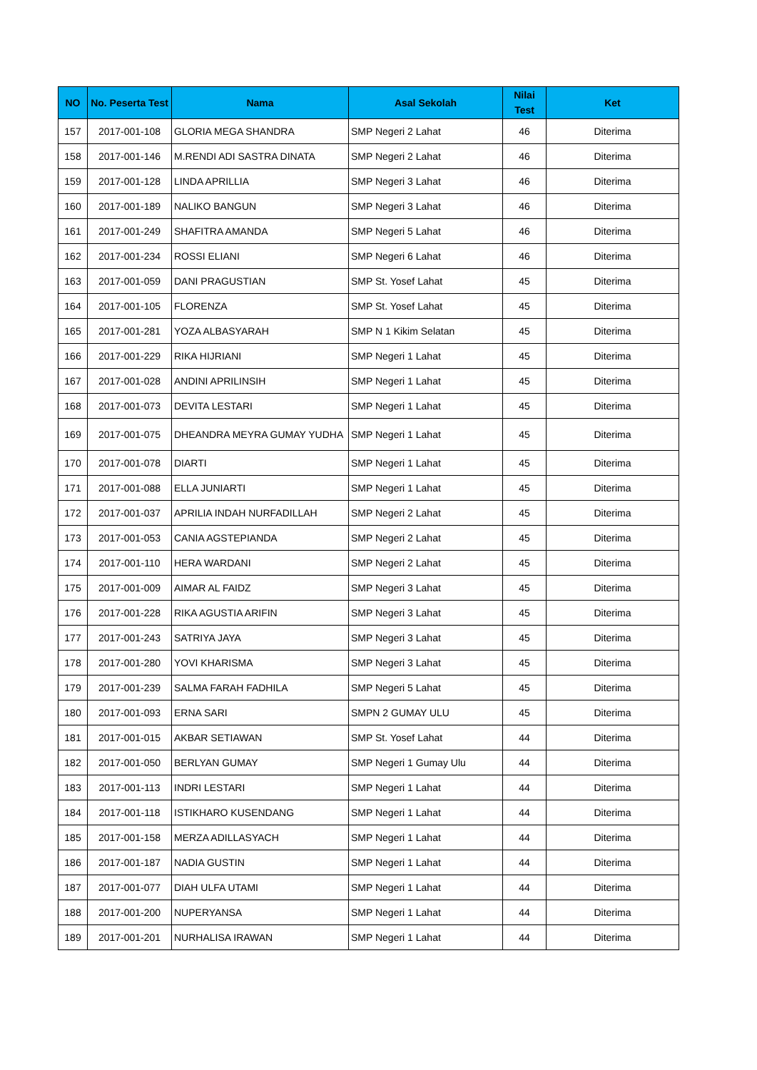| NO | No. Peserta Test | Nama | Asal Sekolah | Nilai Test | Ket |
| --- | --- | --- | --- | --- | --- |
| 157 | 2017-001-108 | GLORIA MEGA SHANDRA | SMP Negeri 2 Lahat | 46 | Diterima |
| 158 | 2017-001-146 | M.RENDI ADI SASTRA DINATA | SMP Negeri 2 Lahat | 46 | Diterima |
| 159 | 2017-001-128 | LINDA APRILLIA | SMP Negeri 3 Lahat | 46 | Diterima |
| 160 | 2017-001-189 | NALIKO BANGUN | SMP Negeri 3 Lahat | 46 | Diterima |
| 161 | 2017-001-249 | SHAFITRA AMANDA | SMP Negeri 5 Lahat | 46 | Diterima |
| 162 | 2017-001-234 | ROSSI ELIANI | SMP Negeri 6 Lahat | 46 | Diterima |
| 163 | 2017-001-059 | DANI PRAGUSTIAN | SMP St. Yosef Lahat | 45 | Diterima |
| 164 | 2017-001-105 | FLORENZA | SMP St. Yosef Lahat | 45 | Diterima |
| 165 | 2017-001-281 | YOZA ALBASYARAH | SMP N 1 Kikim Selatan | 45 | Diterima |
| 166 | 2017-001-229 | RIKA HIJRIANI | SMP Negeri 1 Lahat | 45 | Diterima |
| 167 | 2017-001-028 | ANDINI APRILINSIH | SMP Negeri 1 Lahat | 45 | Diterima |
| 168 | 2017-001-073 | DEVITA LESTARI | SMP Negeri 1 Lahat | 45 | Diterima |
| 169 | 2017-001-075 | DHEANDRA MEYRA GUMAY YUDHA | SMP Negeri 1 Lahat | 45 | Diterima |
| 170 | 2017-001-078 | DIARTI | SMP Negeri 1 Lahat | 45 | Diterima |
| 171 | 2017-001-088 | ELLA JUNIARTI | SMP Negeri 1 Lahat | 45 | Diterima |
| 172 | 2017-001-037 | APRILIA INDAH NURFADILLAH | SMP Negeri 2 Lahat | 45 | Diterima |
| 173 | 2017-001-053 | CANIA AGSTEPIANDA | SMP Negeri 2 Lahat | 45 | Diterima |
| 174 | 2017-001-110 | HERA WARDANI | SMP Negeri 2 Lahat | 45 | Diterima |
| 175 | 2017-001-009 | AIMAR AL FAIDZ | SMP Negeri 3 Lahat | 45 | Diterima |
| 176 | 2017-001-228 | RIKA AGUSTIA ARIFIN | SMP Negeri 3 Lahat | 45 | Diterima |
| 177 | 2017-001-243 | SATRIYA JAYA | SMP Negeri 3 Lahat | 45 | Diterima |
| 178 | 2017-001-280 | YOVI KHARISMA | SMP Negeri 3 Lahat | 45 | Diterima |
| 179 | 2017-001-239 | SALMA FARAH FADHILA | SMP Negeri 5 Lahat | 45 | Diterima |
| 180 | 2017-001-093 | ERNA SARI | SMPN 2 GUMAY ULU | 45 | Diterima |
| 181 | 2017-001-015 | AKBAR SETIAWAN | SMP St. Yosef Lahat | 44 | Diterima |
| 182 | 2017-001-050 | BERLYAN GUMAY | SMP Negeri 1 Gumay Ulu | 44 | Diterima |
| 183 | 2017-001-113 | INDRI LESTARI | SMP Negeri 1 Lahat | 44 | Diterima |
| 184 | 2017-001-118 | ISTIKHARO KUSENDANG | SMP Negeri 1 Lahat | 44 | Diterima |
| 185 | 2017-001-158 | MERZA ADILLASYACH | SMP Negeri 1 Lahat | 44 | Diterima |
| 186 | 2017-001-187 | NADIA GUSTIN | SMP Negeri 1 Lahat | 44 | Diterima |
| 187 | 2017-001-077 | DIAH ULFA UTAMI | SMP Negeri 1 Lahat | 44 | Diterima |
| 188 | 2017-001-200 | NUPERYANSA | SMP Negeri 1 Lahat | 44 | Diterima |
| 189 | 2017-001-201 | NURHALISA IRAWAN | SMP Negeri 1 Lahat | 44 | Diterima |